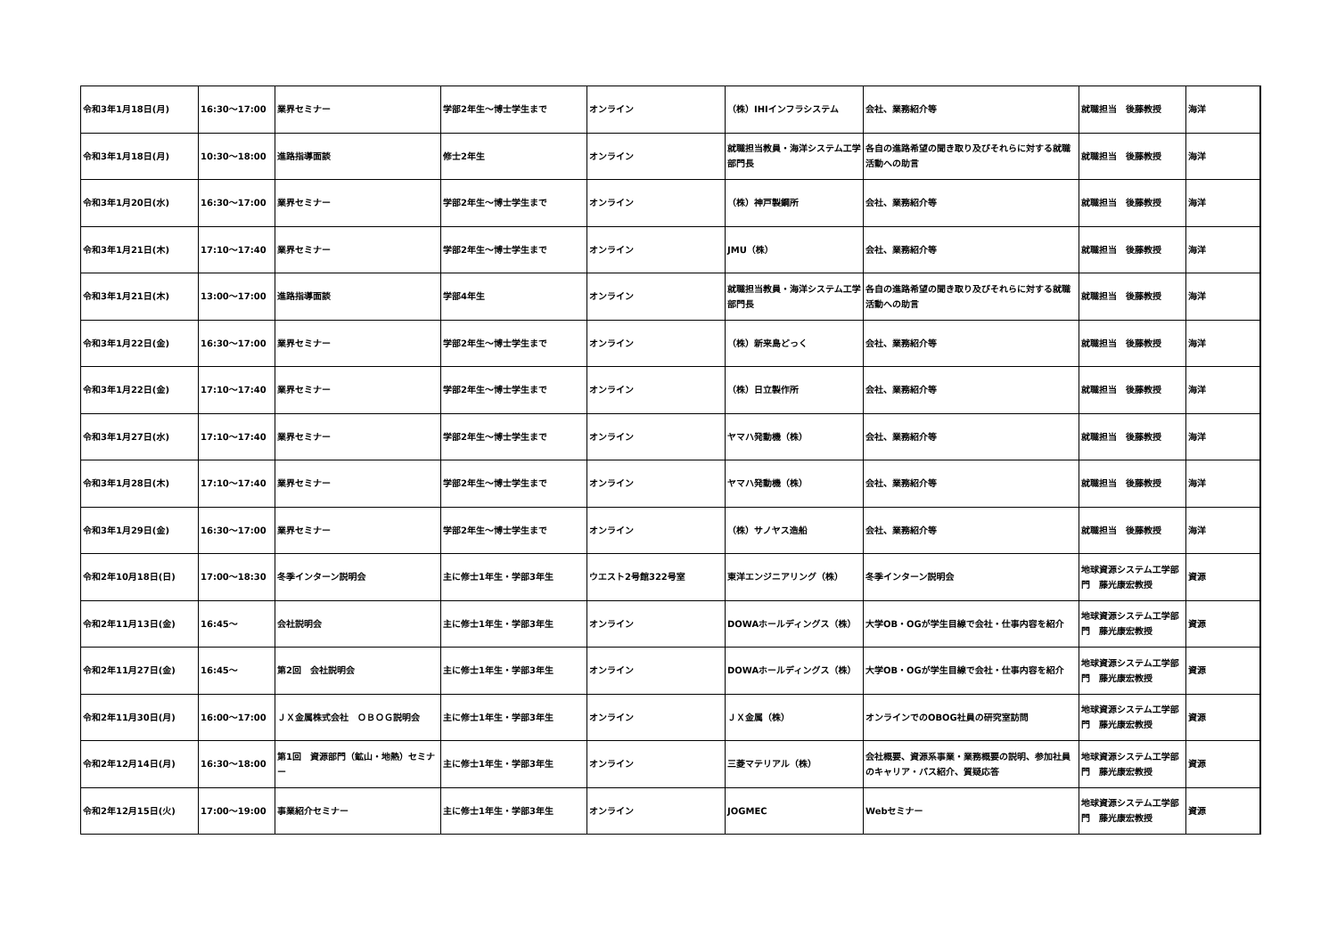| 令和3年1月18日(月) | 16:30～17:00 | 業界セミナー | 学部2年生～博士学生まで | オンライン | （株）IHIインフラシステム | 会社、業務紹介等 | 就職担当 後藤教授 | 海洋 |
| 令和3年1月18日(月) | 10:30～18:00 | 進路指導面談 | 修士2年生 | オンライン | 就職担当教員・海洋システム工学部門長 | 各自の進路希望の聞き取り及びそれらに対する就職活動への助言 | 就職担当 後藤教授 | 海洋 |
| 令和3年1月20日(水) | 16:30～17:00 | 業界セミナー | 学部2年生～博士学生まで | オンライン | （株）神戸製鋼所 | 会社、業務紹介等 | 就職担当 後藤教授 | 海洋 |
| 令和3年1月21日(木) | 17:10～17:40 | 業界セミナー | 学部2年生～博士学生まで | オンライン | JMU（株） | 会社、業務紹介等 | 就職担当 後藤教授 | 海洋 |
| 令和3年1月21日(木) | 13:00～17:00 | 進路指導面談 | 学部4年生 | オンライン | 就職担当教員・海洋システム工学部門長 | 各自の進路希望の聞き取り及びそれらに対する就職活動への助言 | 就職担当 後藤教授 | 海洋 |
| 令和3年1月22日(金) | 16:30～17:00 | 業界セミナー | 学部2年生～博士学生まで | オンライン | （株）新来島どっく | 会社、業務紹介等 | 就職担当 後藤教授 | 海洋 |
| 令和3年1月22日(金) | 17:10～17:40 | 業界セミナー | 学部2年生～博士学生まで | オンライン | （株）日立製作所 | 会社、業務紹介等 | 就職担当 後藤教授 | 海洋 |
| 令和3年1月27日(水) | 17:10～17:40 | 業界セミナー | 学部2年生～博士学生まで | オンライン | ヤマハ発動機（株） | 会社、業務紹介等 | 就職担当 後藤教授 | 海洋 |
| 令和3年1月28日(木) | 17:10～17:40 | 業界セミナー | 学部2年生～博士学生まで | オンライン | ヤマハ発動機（株） | 会社、業務紹介等 | 就職担当 後藤教授 | 海洋 |
| 令和3年1月29日(金) | 16:30～17:00 | 業界セミナー | 学部2年生～博士学生まで | オンライン | （株）サノヤス造船 | 会社、業務紹介等 | 就職担当 後藤教授 | 海洋 |
| 令和2年10月18日(日) | 17:00～18:30 | 冬季インターン説明会 | 主に修士1年生・学部3年生 | ウエスト2号館322号室 | 東洋エンジニアリング（株） | 冬季インターン説明会 | 地球資源システム工学部門 藤光康宏教授 | 資源 |
| 令和2年11月13日(金) | 16:45～ | 会社説明会 | 主に修士1年生・学部3年生 | オンライン | DOWAホールディングス（株） | 大学OB・OGが学生目線で会社・仕事内容を紹介 | 地球資源システム工学部門 藤光康宏教授 | 資源 |
| 令和2年11月27日(金) | 16:45～ | 第2回 会社説明会 | 主に修士1年生・学部3年生 | オンライン | DOWAホールディングス（株） | 大学OB・OGが学生目線で会社・仕事内容を紹介 | 地球資源システム工学部門 藤光康宏教授 | 資源 |
| 令和2年11月30日(月) | 16:00～17:00 | ＪＸ金属株式会社 ＯＢＯＧ説明会 | 主に修士1年生・学部3年生 | オンライン | ＪＸ金属（株） | オンラインでのOBOG社員の研究室訪問 | 地球資源システム工学部門 藤光康宏教授 | 資源 |
| 令和2年12月14日(月) | 16:30～18:00 | 第1回 資源部門（鉱山・地熱）セミナー | 主に修士1年生・学部3年生 | オンライン | 三菱マテリアル（株） | 会社概要、資源系事業・業務概要の説明、参加社員のキャリア・パス紹介、質疑応答 | 地球資源システム工学部門 藤光康宏教授 | 資源 |
| 令和2年12月15日(火) | 17:00～19:00 | 事業紹介セミナー | 主に修士1年生・学部3年生 | オンライン | JOGMEC | Webセミナー | 地球資源システム工学部門 藤光康宏教授 | 資源 |